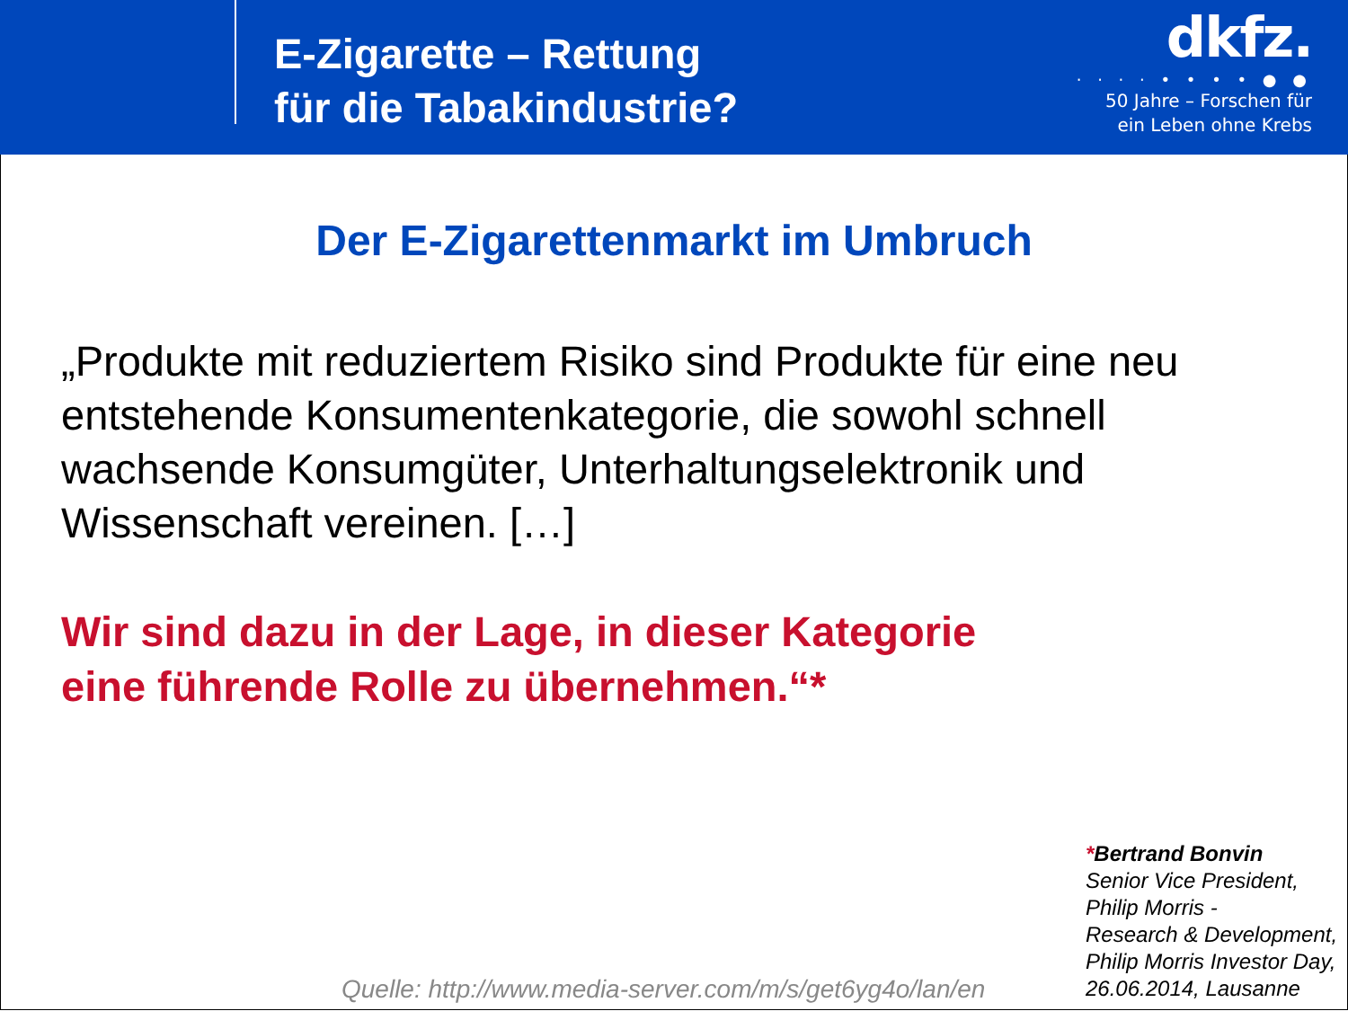E-Zigarette – Rettung
für die Tabakindustrie?
dkfz.
· · · · • • • • ● ●
50 Jahre – Forschen für
ein Leben ohne Krebs
Der E-Zigarettenmarkt im Umbruch
„Produkte mit reduziertem Risiko sind Produkte für eine neu entstehende Konsumentenkategorie, die sowohl schnell wachsende Konsumgüter, Unterhaltungselektronik und Wissenschaft vereinen. […]
Wir sind dazu in der Lage, in dieser Kategorie
eine führende Rolle zu übernehmen.“*
Quelle: http://www.media-server.com/m/s/get6yg4o/lan/en
*Bertrand Bonvin
Senior Vice President,
Philip Morris -
Research & Development,
Philip Morris Investor Day,
26.06.2014, Lausanne